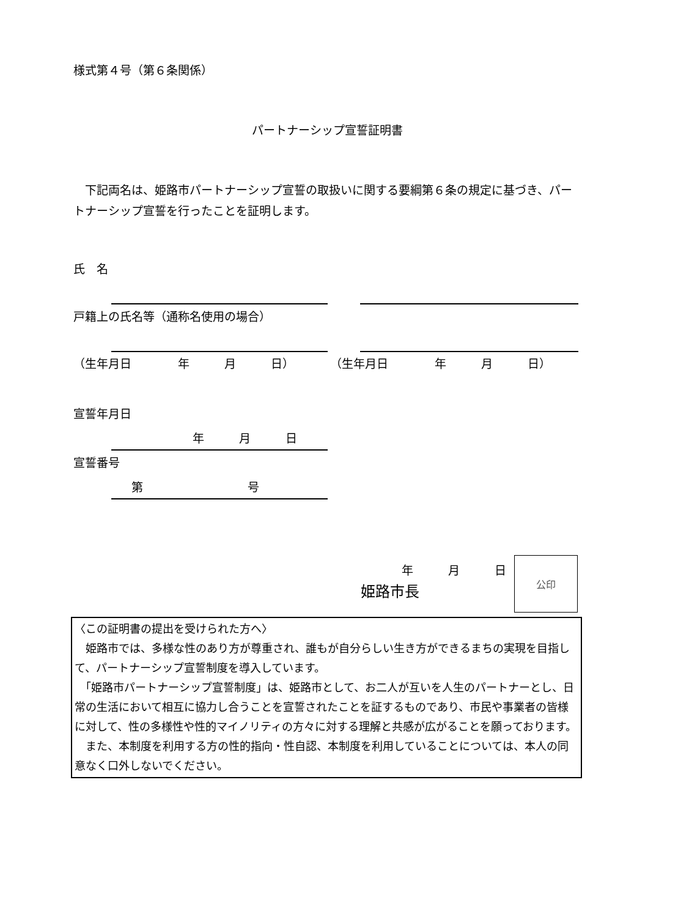様式第４号（第６条関係）
パートナーシップ宣誓証明書
　下記両名は、姫路市パートナーシップ宣誓の取扱いに関する要綱第６条の規定に基づき、パートナーシップ宣誓を行ったことを証明します。
氏　名
戸籍上の氏名等（通称名使用の場合）
（生年月日　　　　年　　　月　　　日） （生年月日　　　　年　　　月　　　日）
宣誓年月日
年　　　月　　　日
宣誓番号
第　　　　　　　　　号
年　　　月　　　日
姫路市長
公印
〈この証明書の提出を受けられた方へ〉
　姫路市では、多様な性のあり方が尊重され、誰もが自分らしい生き方ができるまちの実現を目指して、パートナーシップ宣誓制度を導入しています。
　「姫路市パートナーシップ宣誓制度」は、姫路市として、お二人が互いを人生のパートナーとし、日常の生活において相互に協力し合うことを宣誓されたことを証するものであり、市民や事業者の皆様に対して、性の多様性や性的マイノリティの方々に対する理解と共感が広がることを願っております。
　また、本制度を利用する方の性的指向・性自認、本制度を利用していることについては、本人の同意なく口外しないでください。